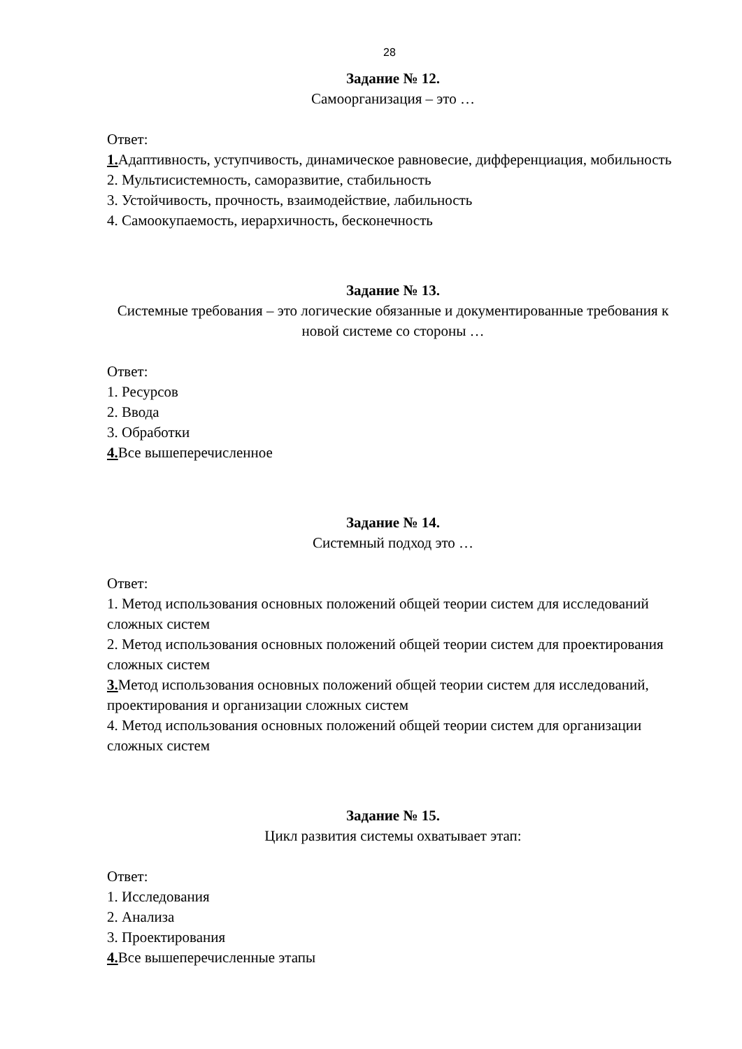28
Задание № 12.
Самоорганизация – это …
Ответ:
1. Адаптивность, уступчивость, динамическое равновесие, дифференциация, мобильность
2. Мультисистемность, саморазвитие, стабильность
3. Устойчивость, прочность, взаимодействие, лабильность
4. Самоокупаемость, иерархичность, бесконечность
Задание № 13.
Системные требования – это логические обязанные и документированные требования к новой системе со стороны …
Ответ:
1. Ресурсов
2. Ввода
3. Обработки
4. Все вышеперечисленное
Задание № 14.
Системный подход это …
Ответ:
1. Метод использования основных положений общей теории систем для исследований сложных систем
2. Метод использования основных положений общей теории систем для проектирования сложных систем
3. Метод использования основных положений общей теории систем для исследований, проектирования и организации сложных систем
4. Метод использования основных положений общей теории систем для организации сложных систем
Задание № 15.
Цикл развития системы охватывает этап:
Ответ:
1. Исследования
2. Анализа
3. Проектирования
4. Все вышеперечисленные этапы